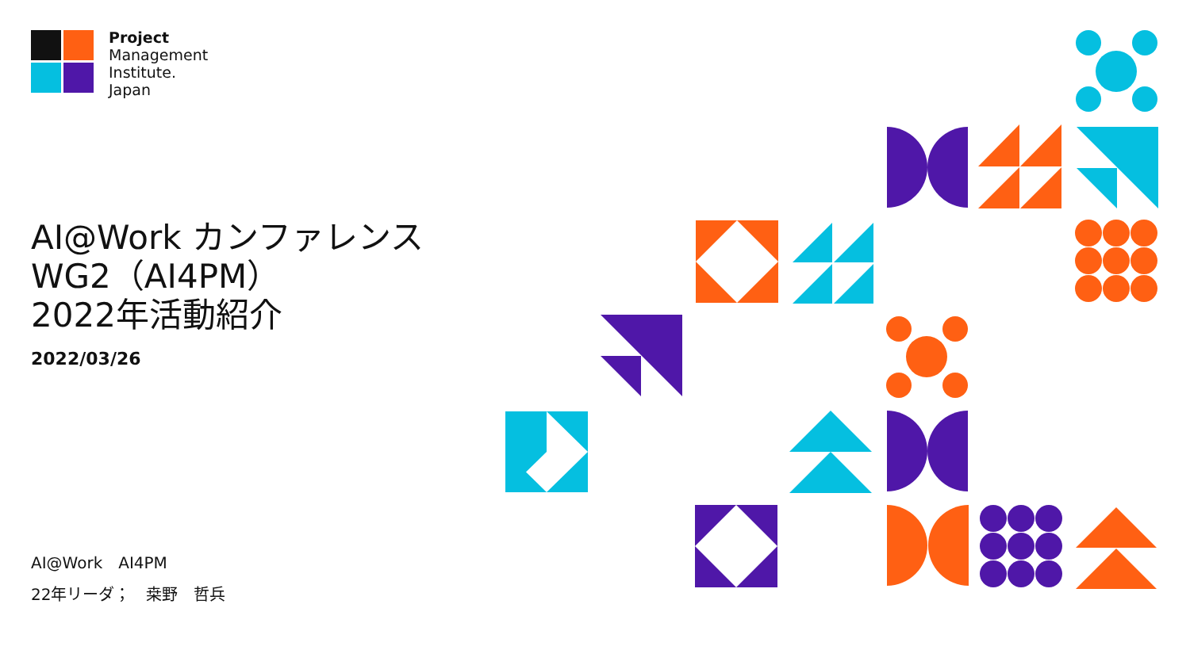Project
Management
Institute.
Japan
AI@Work カンファレンス
WG2（AI4PM）
2022年活動紹介
2022/03/26
AI@Work　AI4PM
22年リーダ；　桒野　哲兵